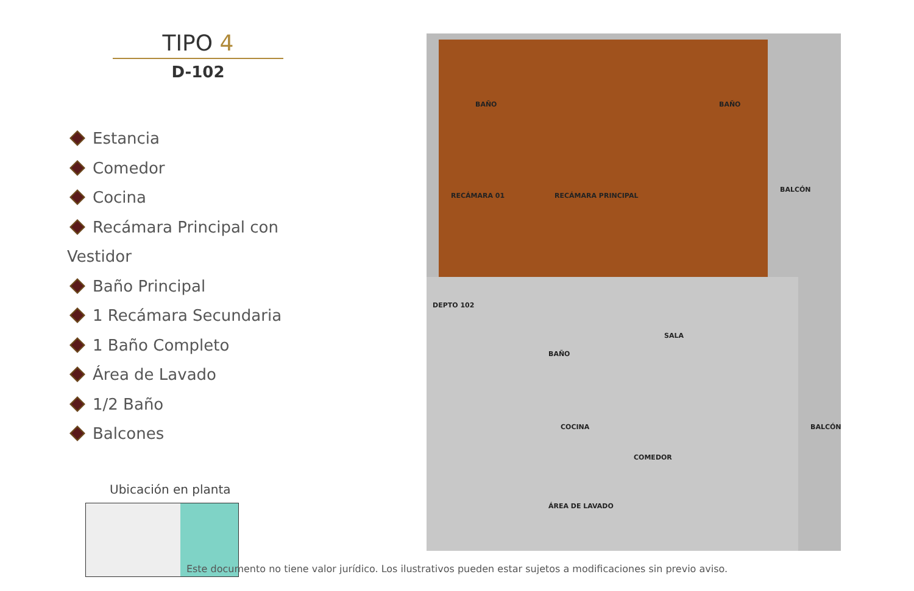TIPO 4
D-102
Estancia
Comedor
Cocina
Recámara Principal con Vestidor
Baño Principal
1 Recámara Secundaria
1 Baño Completo
Área de Lavado
1/2 Baño
Balcones
Ubicación en planta
BAÑO
BAÑO
RECÁMARA 01
RECÁMARA PRINCIPAL
BALCÓN
DEPTO 102
SALA
BAÑO
COCINA
COMEDOR
ÁREA DE LAVADO
BALCÓN
Este documento no tiene valor jurídico. Los ilustrativos pueden estar sujetos a modificaciones sin previo aviso.